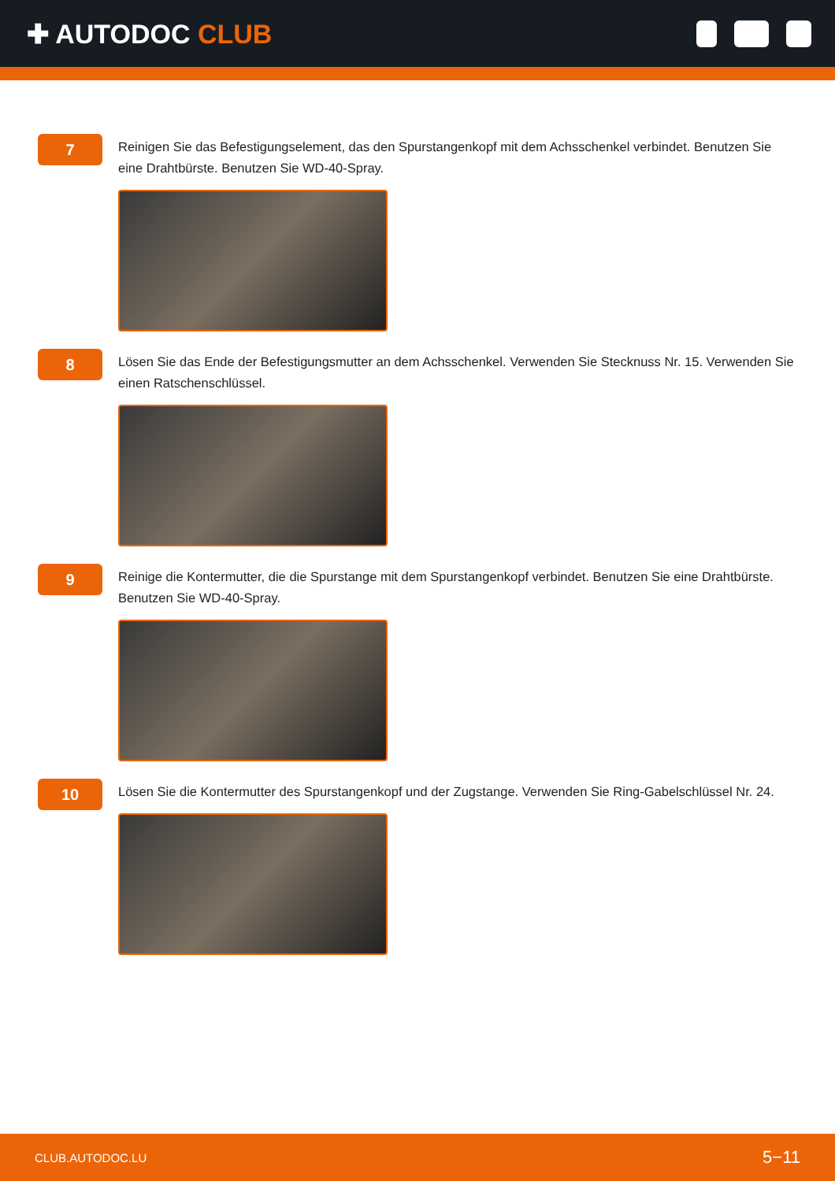✚ AUTODOC CLUB
7
Reinigen Sie das Befestigungselement, das den Spurstangenkopf mit dem Achsschenkel verbindet. Benutzen Sie eine Drahtbürste. Benutzen Sie WD-40-Spray.
8
Lösen Sie das Ende der Befestigungsmutter an dem Achsschenkel. Verwenden Sie Stecknuss Nr. 15. Verwenden Sie einen Ratschenschlüssel.
9
Reinige die Kontermutter, die die Spurstange mit dem Spurstangenkopf verbindet. Benutzen Sie eine Drahtbürste. Benutzen Sie WD-40-Spray.
10
Lösen Sie die Kontermutter des Spurstangenkopf und der Zugstange. Verwenden Sie Ring-Gabelschlüssel Nr. 24.
CLUB.AUTODOC.LU 5−11